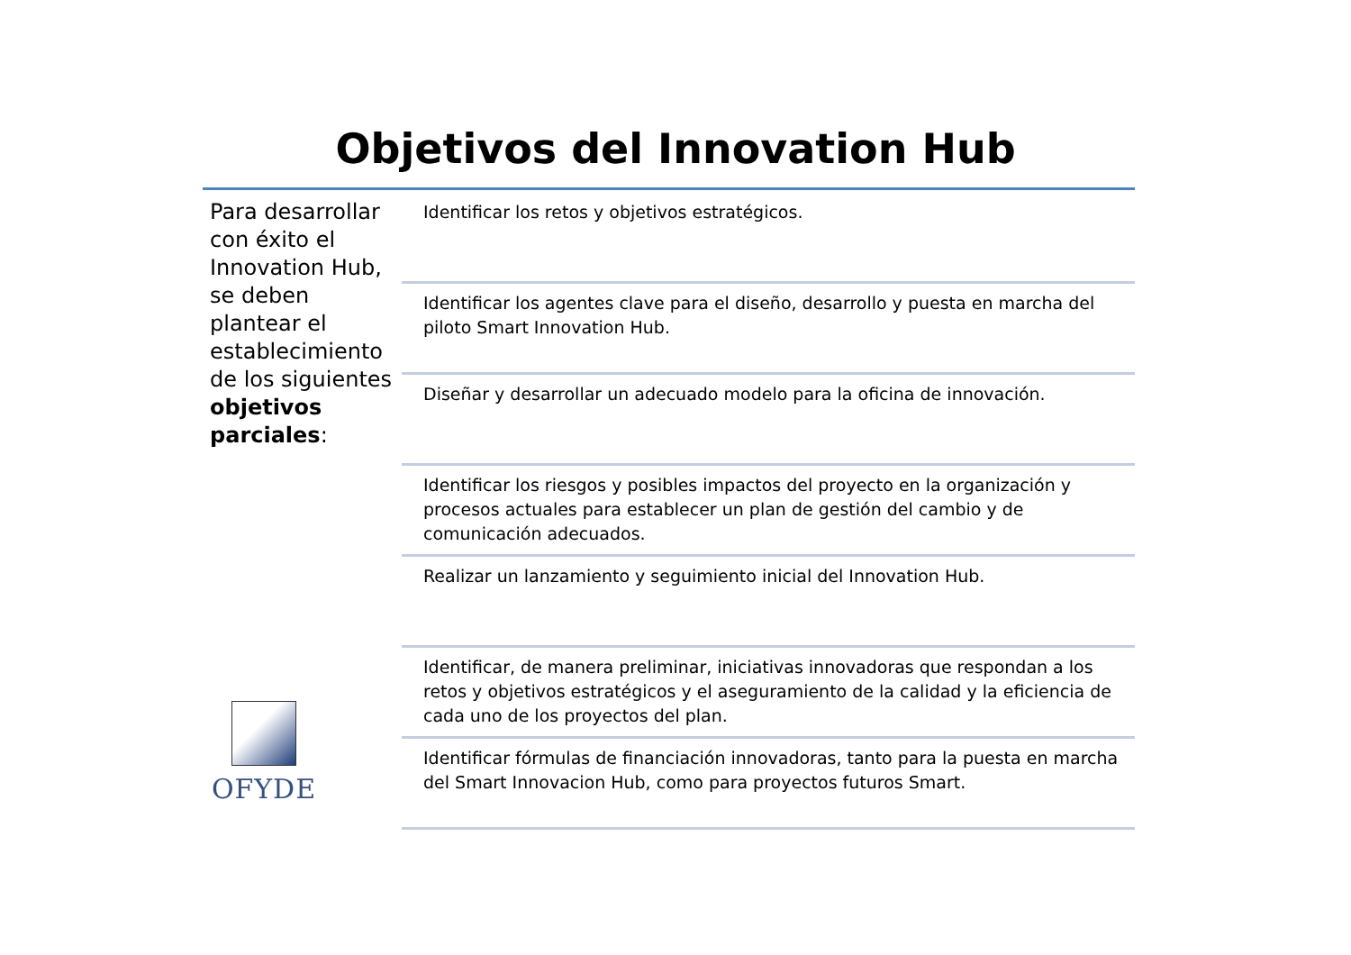Objetivos del Innovation Hub
Para desarrollar con éxito el Innovation Hub, se deben plantear el establecimiento de los siguientes objetivos parciales:
Identificar los retos y objetivos estratégicos.
Identificar los agentes clave para el diseño, desarrollo y puesta en marcha del piloto Smart Innovation Hub.
Diseñar y desarrollar un adecuado modelo para la oficina de innovación.
Identificar los riesgos y posibles impactos del proyecto en la organización y procesos actuales para establecer un plan de gestión del cambio y de comunicación adecuados.
Realizar un lanzamiento y seguimiento inicial del Innovation Hub.
Identificar, de manera preliminar, iniciativas innovadoras que respondan a los retos y objetivos estratégicos y el aseguramiento de la calidad y la eficiencia de cada uno de los proyectos del plan.
Identificar fórmulas de financiación innovadoras, tanto para la puesta en marcha del Smart Innovacion Hub, como para proyectos futuros Smart.
OFYDE